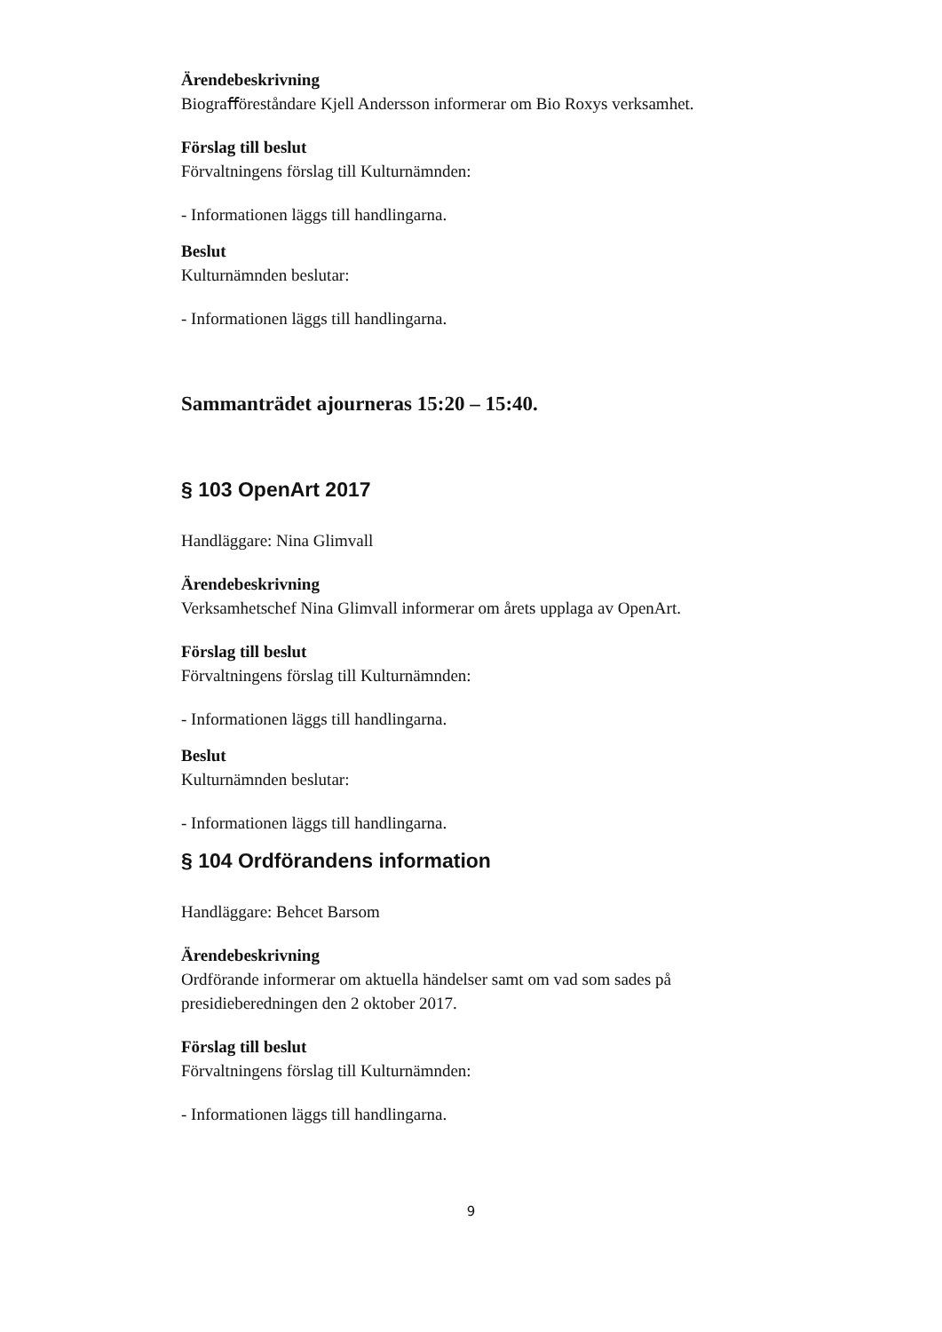Ärendebeskrivning
Biograﬀöreståndare Kjell Andersson informerar om Bio Roxys verksamhet.
Förslag till beslut
Förvaltningens förslag till Kulturnämnden:
- Informationen läggs till handlingarna.
Beslut
Kulturnämnden beslutar:
- Informationen läggs till handlingarna.
Sammanträdet ajourneras 15:20 – 15:40.
§ 103 OpenArt 2017
Handläggare: Nina Glimvall
Ärendebeskrivning
Verksamhetschef Nina Glimvall informerar om årets upplaga av OpenArt.
Förslag till beslut
Förvaltningens förslag till Kulturnämnden:
- Informationen läggs till handlingarna.
Beslut
Kulturnämnden beslutar:
- Informationen läggs till handlingarna.
§ 104 Ordförandens information
Handläggare: Behcet Barsom
Ärendebeskrivning
Ordförande informerar om aktuella händelser samt om vad som sades på presidieberedningen den 2 oktober 2017.
Förslag till beslut
Förvaltningens förslag till Kulturnämnden:
- Informationen läggs till handlingarna.
9